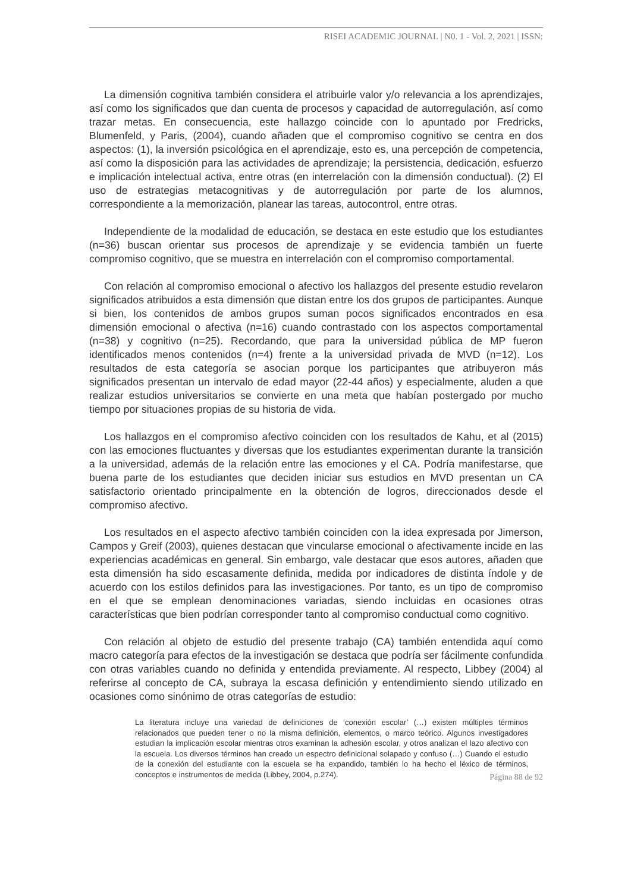RISEI ACADEMIC JOURNAL | N0. 1 - Vol. 2, 2021 | ISSN:
La dimensión cognitiva también considera el atribuirle valor y/o relevancia a los aprendizajes, así como los significados que dan cuenta de procesos y capacidad de autorregulación, así como trazar metas. En consecuencia, este hallazgo coincide con lo apuntado por Fredricks, Blumenfeld, y Paris, (2004), cuando añaden que el compromiso cognitivo se centra en dos aspectos: (1), la inversión psicológica en el aprendizaje, esto es, una percepción de competencia, así como la disposición para las actividades de aprendizaje; la persistencia, dedicación, esfuerzo e implicación intelectual activa, entre otras (en interrelación con la dimensión conductual). (2) El uso de estrategias metacognitivas y de autorregulación por parte de los alumnos, correspondiente a la memorización, planear las tareas, autocontrol, entre otras.
Independiente de la modalidad de educación, se destaca en este estudio que los estudiantes (n=36) buscan orientar sus procesos de aprendizaje y se evidencia también un fuerte compromiso cognitivo, que se muestra en interrelación con el compromiso comportamental.
Con relación al compromiso emocional o afectivo los hallazgos del presente estudio revelaron significados atribuidos a esta dimensión que distan entre los dos grupos de participantes. Aunque si bien, los contenidos de ambos grupos suman pocos significados encontrados en esa dimensión emocional o afectiva (n=16) cuando contrastado con los aspectos comportamental (n=38) y cognitivo (n=25). Recordando, que para la universidad pública de MP fueron identificados menos contenidos (n=4) frente a la universidad privada de MVD (n=12). Los resultados de esta categoría se asocian porque los participantes que atribuyeron más significados presentan un intervalo de edad mayor (22-44 años) y especialmente, aluden a que realizar estudios universitarios se convierte en una meta que habían postergado por mucho tiempo por situaciones propias de su historia de vida.
Los hallazgos en el compromiso afectivo coinciden con los resultados de Kahu, et al (2015) con las emociones fluctuantes y diversas que los estudiantes experimentan durante la transición a la universidad, además de la relación entre las emociones y el CA. Podría manifestarse, que buena parte de los estudiantes que deciden iniciar sus estudios en MVD presentan un CA satisfactorio orientado principalmente en la obtención de logros, direccionados desde el compromiso afectivo.
Los resultados en el aspecto afectivo también coinciden con la idea expresada por Jimerson, Campos y Greif (2003), quienes destacan que vincularse emocional o afectivamente incide en las experiencias académicas en general. Sin embargo, vale destacar que esos autores, añaden que esta dimensión ha sido escasamente definida, medida por indicadores de distinta índole y de acuerdo con los estilos definidos para las investigaciones. Por tanto, es un tipo de compromiso en el que se emplean denominaciones variadas, siendo incluidas en ocasiones otras características que bien podrían corresponder tanto al compromiso conductual como cognitivo.
Con relación al objeto de estudio del presente trabajo (CA) también entendida aquí como macro categoría para efectos de la investigación se destaca que podría ser fácilmente confundida con otras variables cuando no definida y entendida previamente. Al respecto, Libbey (2004) al referirse al concepto de CA, subraya la escasa definición y entendimiento siendo utilizado en ocasiones como sinónimo de otras categorías de estudio:
La literatura incluye una variedad de definiciones de ‘conexión escolar’ (…) existen múltiples términos relacionados que pueden tener o no la misma definición, elementos, o marco teórico. Algunos investigadores estudian la implicación escolar mientras otros examinan la adhesión escolar, y otros analizan el lazo afectivo con la escuela. Los diversos términos han creado un espectro definicional solapado y confuso (…) Cuando el estudio de la conexión del estudiante con la escuela se ha expandido, también lo ha hecho el léxico de términos, conceptos e instrumentos de medida (Libbey, 2004, p.274).
Página 88 de 92